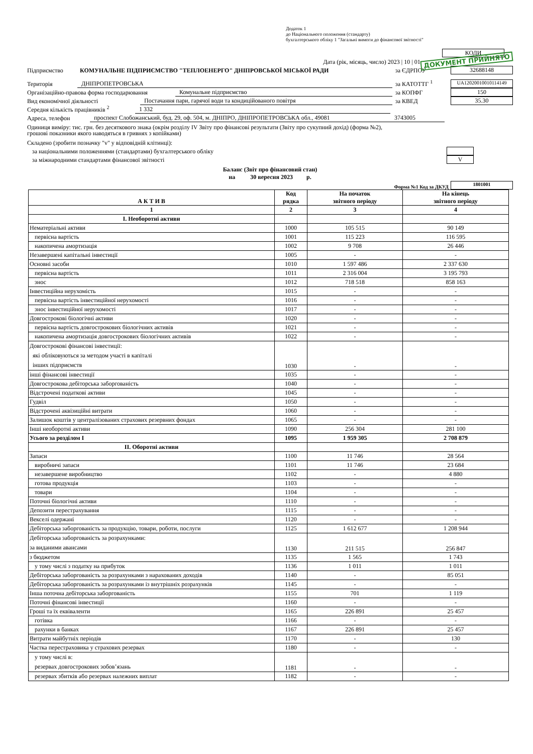Додаток 1
до Національного положення (стандарту)
бухгалтерського обліку 1 "Загальні вимоги до фінансової звітності"
КОДИ
Дата (рік, місяць, число) 2023 | 10 | 01 ДОКУМЕНТ ПРИЙНЯТО
Підприємство КОМУНАЛЬНЕ ПІДПРИЄМСТВО "ТЕПЛОЕНЕРГО" ДНІПРОВСЬКОЇ МІСЬКОЇ РАДИ за ЄДРПОУ 32688148
Територія ДНІПРОПЕТРОВСЬКА за КАТОТТГ <sup>1</sup> UA12020010010114149
Організаційно-правова форма господарювання Комунальне підприємство за КОПФГ 150
Вид економічної діяльності Постачання пари, гарячої води та кондиційованого повітря за КВЕД 35.30
Середня кількість працівників <sup>2</sup> 1 332
Адреса, телефон проспект Слобожанський, буд. 29, оф. 504, м. ДНІПРО, ДНІПРОПЕТРОВСЬКА обл., 49081 3743005
Одиниця виміру: тис. грн. без десяткового знака (окрім розділу IV Звіту про фінансові результати (Звіту про сукупний дохід) (форма №2),
грошові показники якого наводяться в гривнях з копійками)
Складено (зробити позначку "v" у відповідній клітинці):
за національними положеннями (стандартами) бухгалтерського обліку
за міжнародними стандартами фінансової звітності V
Баланс (Звіт про фінансовий стан)
на 30 вересня 2023 р.
Форма №1 Код за ДКУД 1801001
| А К Т И В | Код рядка | На початок звітного періоду | На кінець звітного періоду |
| 1 | 2 | 3 | 4 |
| I. Необоротні активи | | | |
| Нематеріальні активи | 1000 | 105 515 | 90 149 |
| первісна вартість | 1001 | 115 223 | 116 595 |
| накопичена амортизація | 1002 | 9 708 | 26 446 |
| Незавершені капітальні інвестиції | 1005 | - | - |
| Основні засоби | 1010 | 1 597 486 | 2 337 630 |
| первісна вартість | 1011 | 2 316 004 | 3 195 793 |
| знос | 1012 | 718 518 | 858 163 |
| Інвестиційна нерухомість | 1015 | - | - |
| первісна вартість інвестиційної нерухомості | 1016 | - | - |
| знос інвестиційної нерухомості | 1017 | - | - |
| Довгострокові біологічні активи | 1020 | - | - |
| первісна вартість довгострокових біологічних активів | 1021 | - | - |
| накопичена амортизація довгострокових біологічних активів | 1022 | - | - |
| Довгострокові фінансові інвестиції: які обліковуються за методом участі в капіталі інших підприємств | 1030 | - | - |
| інші фінансові інвестиції | 1035 | - | - |
| Довгострокова дебіторська заборгованість | 1040 | - | - |
| Відстрочені податкові активи | 1045 | - | - |
| Гудвіл | 1050 | - | - |
| Відстрочені аквізиційні витрати | 1060 | - | - |
| Залишок коштів у централізованих страхових резервних фондах | 1065 | - | - |
| Інші необоротні активи | 1090 | 256 304 | 281 100 |
| Усього за розділом I | 1095 | 1 959 305 | 2 708 879 |
| II. Оборотні активи | | | |
| Запаси | 1100 | 11 746 | 28 564 |
| виробничі запаси | 1101 | 11 746 | 23 684 |
| незавершене виробництво | 1102 | - | 4 880 |
| готова продукція | 1103 | - | - |
| товари | 1104 | - | - |
| Поточні біологічні активи | 1110 | - | - |
| Депозити перестрахування | 1115 | - | - |
| Векселі одержані | 1120 | - | - |
| Дебіторська заборгованість за продукцію, товари, роботи, послуги | 1125 | 1 612 677 | 1 208 944 |
| Дебіторська заборгованість за розрахунками: за виданими авансами | 1130 | 211 515 | 256 847 |
| з бюджетом | 1135 | 1 565 | 1 743 |
| у тому числі з податку на прибуток | 1136 | 1 011 | 1 011 |
| Дебіторська заборгованість за розрахунками з нарахованих доходів | 1140 | - | 85 051 |
| Дебіторська заборгованість за розрахунками із внутрішніх розрахунків | 1145 | - | - |
| Інша поточна дебіторська заборгованість | 1155 | 701 | 1 119 |
| Поточні фінансові інвестиції | 1160 | - | - |
| Гроші та їх еквіваленти | 1165 | 226 891 | 25 457 |
| готівка | 1166 | - | - |
| рахунки в банках | 1167 | 226 891 | 25 457 |
| Витрати майбутніх періодів | 1170 | - | 130 |
| Частка перестраховика у страхових резервах | 1180 | - | - |
| у тому числі в: резервах довгострокових зобов’язань | 1181 | - | - |
| резервах збитків або резервах належних виплат | 1182 | - | - |